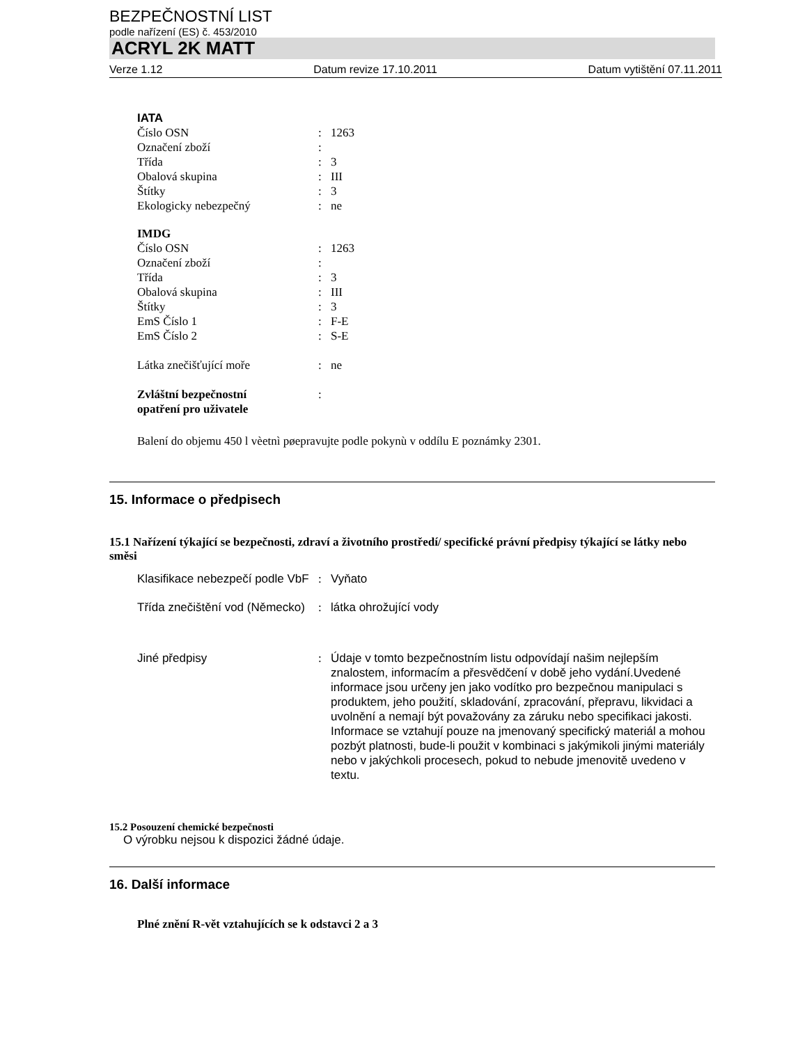BEZPEČNOSTNÍ LIST
podle nařízení (ES) č. 453/2010
ACRYL 2K MATT
Verze 1.12 Datum revize 17.10.2011 Datum vytištění 07.11.2011
IATA
Číslo OSN : 1263
Označení zboží :
Třída : 3
Obalová skupina : III
Štítky : 3
Ekologicky nebezpečný : ne
IMDG
Číslo OSN : 1263
Označení zboží :
Třída : 3
Obalová skupina : III
Štítky : 3
EmS Číslo 1 : F-E
EmS Číslo 2 : S-E
Látka znečišťující moře : ne
Zvláštní bezpečnostní
opatření pro uživatele
:
Balení do objemu 450 l vèetnì pøepravujte podle pokynù v oddílu E poznámky 2301.
15. Informace o předpisech
15.1 Nařízení týkající se bezpečnosti, zdraví a životního prostředí/ specifické právní předpisy týkající se látky nebo směsi
Klasifikace nebezpečí podle VbF
: Vyňato
Třída znečištění vod (Německo)
: látka ohrožující vody
Jiné předpisy : Údaje v tomto bezpečnostním listu odpovídají našim nejlepším znalostem, informacím a přesvědčení v době jeho vydání.Uvedené informace jsou určeny jen jako vodítko pro bezpečnou manipulaci s produktem, jeho použití, skladování, zpracování, přepravu, likvidaci a uvolnění a nemají být považovány za záruku nebo specifikaci jakosti. Informace se vztahují pouze na jmenovaný specifický materiál a mohou pozbýt platnosti, bude-li použit v kombinaci s jakýmikoli jinými materiály nebo v jakýchkoli procesech, pokud to nebude jmenovitě uvedeno v textu.
15.2 Posouzení chemické bezpečnosti
O výrobku nejsou k dispozici žádné údaje.
16. Další informace
Plné znění R-vět vztahujících se k odstavci 2 a 3